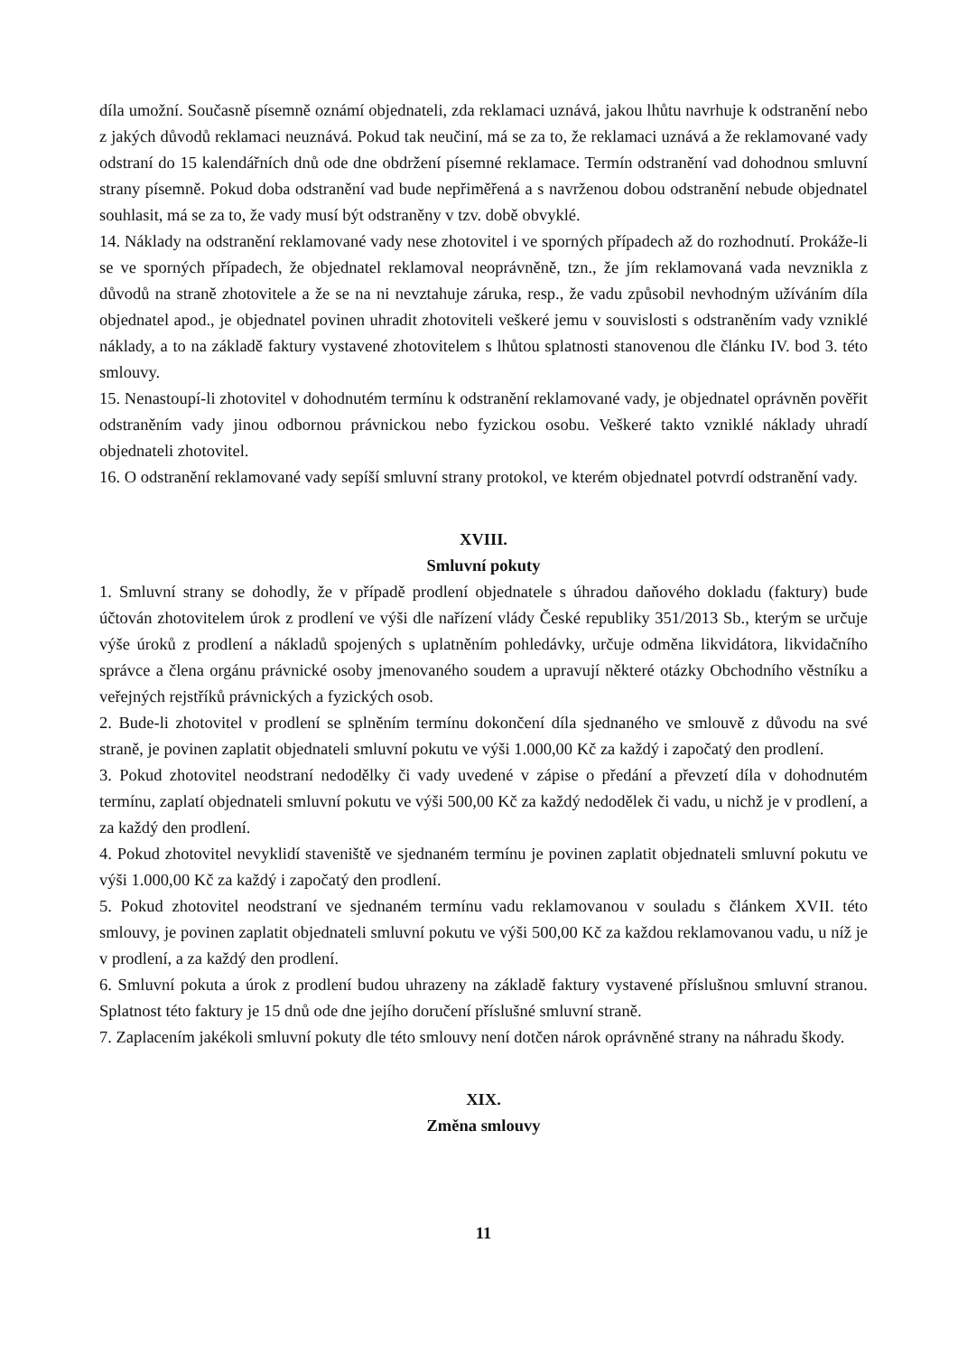díla umožní. Současně písemně oznámí objednateli, zda reklamaci uznává, jakou lhůtu navrhuje k odstranění nebo z jakých důvodů reklamaci neuznává. Pokud tak neučiní, má se za to, že reklamaci uznává a že reklamované vady odstraní do 15 kalendářních dnů ode dne obdržení písemné reklamace. Termín odstranění vad dohodnou smluvní strany písemně. Pokud doba odstranění vad bude nepřiměřená a s navrženou dobou odstranění nebude objednatel souhlasit, má se za to, že vady musí být odstraněny v tzv. době obvyklé.
14. Náklady na odstranění reklamované vady nese zhotovitel i ve sporných případech až do rozhodnutí. Prokáže-li se ve sporných případech, že objednatel reklamoval neoprávněně, tzn., že jím reklamovaná vada nevznikla z důvodů na straně zhotovitele a že se na ni nevztahuje záruka, resp., že vadu způsobil nevhodným užíváním díla objednatel apod., je objednatel povinen uhradit zhotoviteli veškeré jemu v souvislosti s odstraněním vady vzniklé náklady, a to na základě faktury vystavené zhotovitelem s lhůtou splatnosti stanovenou dle článku IV. bod 3. této smlouvy.
15. Nenastoupí-li zhotovitel v dohodnutém termínu k odstranění reklamované vady, je objednatel oprávněn pověřit odstraněním vady jinou odbornou právnickou nebo fyzickou osobu. Veškeré takto vzniklé náklady uhradí objednateli zhotovitel.
16. O odstranění reklamované vady sepíší smluvní strany protokol, ve kterém objednatel potvrdí odstranění vady.
XVIII.
Smluvní pokuty
1. Smluvní strany se dohodly, že v případě prodlení objednatele s úhradou daňového dokladu (faktury) bude účtován zhotovitelem úrok z prodlení ve výši dle nařízení vlády České republiky 351/2013 Sb., kterým se určuje výše úroků z prodlení a nákladů spojených s uplatněním pohledávky, určuje odměna likvidátora, likvidačního správce a člena orgánu právnické osoby jmenovaného soudem a upravují některé otázky Obchodního věstníku a veřejných rejstříků právnických a fyzických osob.
2. Bude-li zhotovitel v prodlení se splněním termínu dokončení díla sjednaného ve smlouvě z důvodu na své straně, je povinen zaplatit objednateli smluvní pokutu ve výši 1.000,00 Kč za každý i započatý den prodlení.
3. Pokud zhotovitel neodstraní nedodělky či vady uvedené v zápise o předání a převzetí díla v dohodnutém termínu, zaplatí objednateli smluvní pokutu ve výši 500,00 Kč za každý nedodělek či vadu, u nichž je v prodlení, a za každý den prodlení.
4. Pokud zhotovitel nevyklidí staveniště ve sjednaném termínu je povinen zaplatit objednateli smluvní pokutu ve výši 1.000,00 Kč za každý i započatý den prodlení.
5. Pokud zhotovitel neodstraní ve sjednaném termínu vadu reklamovanou v souladu s článkem XVII. této smlouvy, je povinen zaplatit objednateli smluvní pokutu ve výši 500,00 Kč za každou reklamovanou vadu, u níž je v prodlení, a za každý den prodlení.
6. Smluvní pokuta a úrok z prodlení budou uhrazeny na základě faktury vystavené příslušnou smluvní stranou. Splatnost této faktury je 15 dnů ode dne jejího doručení příslušné smluvní straně.
7. Zaplacením jakékoli smluvní pokuty dle této smlouvy není dotčen nárok oprávněné strany na náhradu škody.
XIX.
Změna smlouvy
11